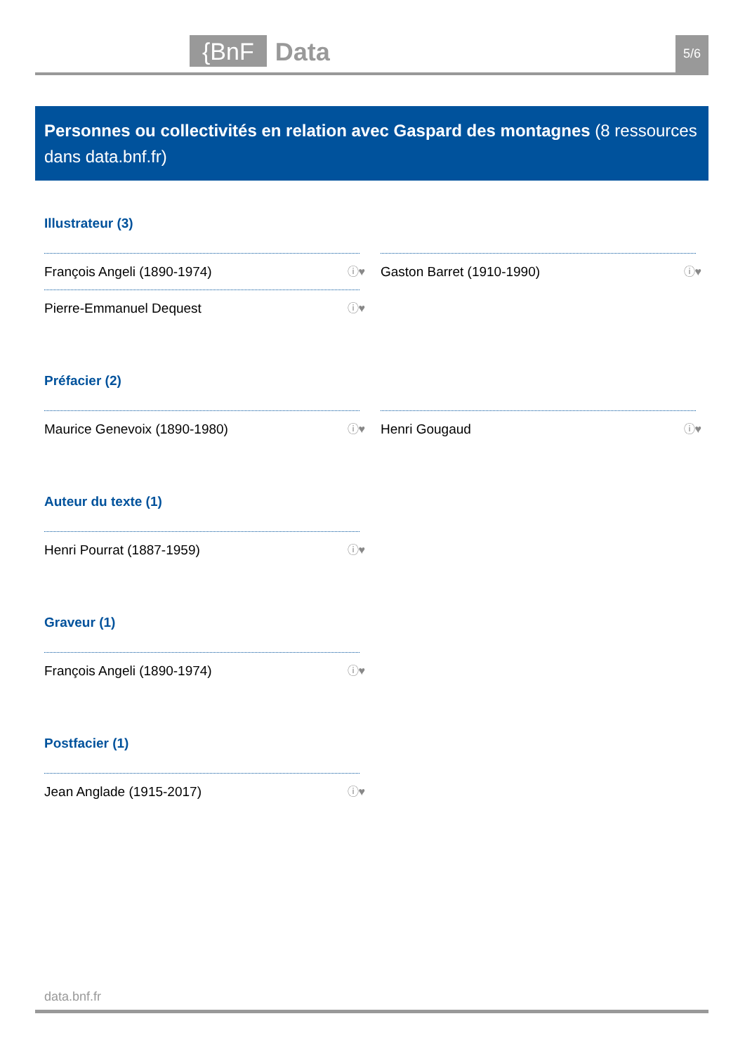{BnF Data 5/6
Personnes ou collectivités en relation avec Gaspard des montagnes (8 ressources dans data.bnf.fr)
Illustrateur (3)
François Angeli (1890-1974) ⓘ♥
Pierre-Emmanuel Dequest ⓘ♥
Gaston Barret (1910-1990) ⓘ♥
Préfacier (2)
Maurice Genevoix (1890-1980) ⓘ♥
Henri Gougaud ⓘ♥
Auteur du texte (1)
Henri Pourrat (1887-1959) ⓘ♥
Graveur (1)
François Angeli (1890-1974) ⓘ♥
Postfacier (1)
Jean Anglade (1915-2017) ⓘ♥
data.bnf.fr